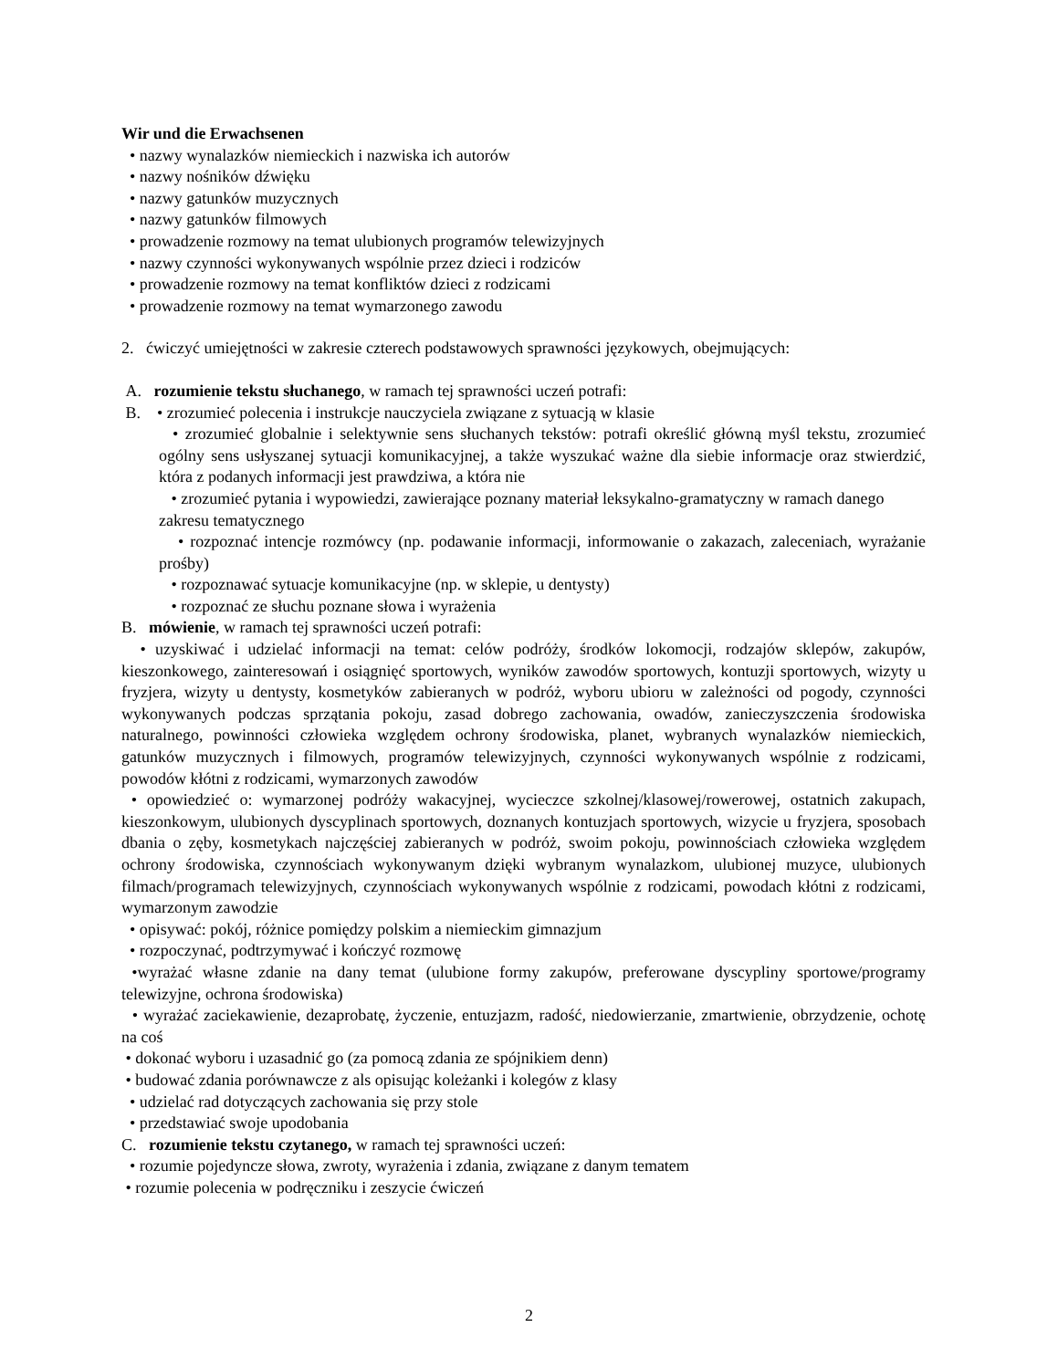Wir und die Erwachsenen
• nazwy wynalazków niemieckich i nazwiska ich autorów
• nazwy nośników dźwięku
• nazwy gatunków muzycznych
• nazwy gatunków filmowych
• prowadzenie rozmowy na temat ulubionych programów telewizyjnych
• nazwy czynności wykonywanych wspólnie przez dzieci i rodziców
• prowadzenie rozmowy na temat konfliktów dzieci z rodzicami
• prowadzenie rozmowy na temat wymarzonego zawodu
2. ćwiczyć umiejętności w zakresie czterech podstawowych sprawności językowych, obejmujących:
A. rozumienie tekstu słuchanego, w ramach tej sprawności uczeń potrafi:
B. • zrozumieć polecenia i instrukcje nauczyciela związane z sytuacją w klasie
• zrozumieć globalnie i selektywnie sens słuchanych tekstów: potrafi określić główną myśl tekstu, zrozumieć ogólny sens usłyszanej sytuacji komunikacyjnej, a także wyszukać ważne dla siebie informacje oraz stwierdzić, która z podanych informacji jest prawdziwa, a która nie
• zrozumieć pytania i wypowiedzi, zawierające poznany materiał leksykalno-gramatyczny w ramach danego zakresu tematycznego
• rozpoznać intencje rozmówcy (np. podawanie informacji, informowanie o zakazach, zaleceniach, wyrażanie prośby)
• rozpoznawać sytuacje komunikacyjne (np. w sklepie, u dentysty)
• rozpoznać ze słuchu poznane słowa i wyrażenia
B. mówienie, w ramach tej sprawności uczeń potrafi:
• uzyskiwać i udzielać informacji na temat: celów podróży, środków lokomocji, rodzajów sklepów, zakupów, kieszonkowego, zainteresowań i osiągnięć sportowych, wyników zawodów sportowych, kontuzji sportowych, wizyty u fryzjera, wizyty u dentysty, kosmetyków zabieranych w podróż, wyboru ubioru w zależności od pogody, czynności wykonywanych podczas sprzątania pokoju, zasad dobrego zachowania, owadów, zanieczyszczenia środowiska naturalnego, powinności człowieka względem ochrony środowiska, planet, wybranych wynalazków niemieckich, gatunków muzycznych i filmowych, programów telewizyjnych, czynności wykonywanych wspólnie z rodzicami, powodów kłótni z rodzicami, wymarzonych zawodów
• opowiedzieć o: wymarzonej podróży wakacyjnej, wycieczce szkolnej/klasowej/rowerowej, ostatnich zakupach, kieszonkowym, ulubionych dyscyplinach sportowych, doznanych kontuzjach sportowych, wizycie u fryzjera, sposobach dbania o zęby, kosmetykach najczęściej zabieranych w podróż, swoim pokoju, powinnościach człowieka względem ochrony środowiska, czynnościach wykonywanym dzięki wybranym wynalazkom, ulubionej muzyce, ulubionych filmach/programach telewizyjnych, czynnościach wykonywanych wspólnie z rodzicami, powodach kłótni z rodzicami, wymarzonym zawodzie
• opisywać: pokój, różnice pomiędzy polskim a niemieckim gimnazjum
• rozpoczynać, podtrzymywać i kończyć rozmowę
•wyrażać własne zdanie na dany temat (ulubione formy zakupów, preferowane dyscypliny sportowe/programy telewizyjne, ochrona środowiska)
• wyrażać zaciekawienie, dezaprobatę, życzenie, entuzjazm, radość, niedowierzanie, zmartwienie, obrzydzenie, ochotę na coś
• dokonać wyboru i uzasadnić go (za pomocą zdania ze spójnikiem denn)
• budować zdania porównawcze z als opisując koleżanki i kolegów z klasy
• udzielać rad dotyczących zachowania się przy stole
• przedstawiać swoje upodobania
C. rozumienie tekstu czytanego, w ramach tej sprawności uczeń:
• rozumie pojedyncze słowa, zwroty, wyrażenia i zdania, związane z danym tematem
• rozumie polecenia w podręczniku i zeszycie ćwiczeń
2